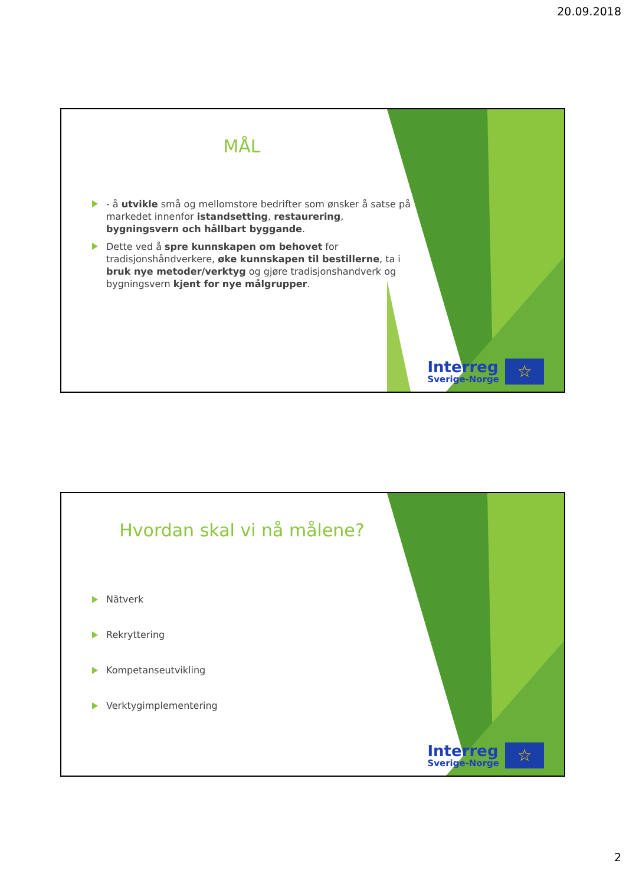20.09.2018
MÅL
- å utvikle små og mellomstore bedrifter som ønsker å satse på markedet innenfor istandsetting, restaurering, bygningsvern och hållbart byggande.
Dette ved å spre kunnskapen om behovet for tradisjonshåndverkere, øke kunnskapen til bestillerne, ta i bruk nye metoder/verktyg og gjøre tradisjonshandverk og bygningsvern kjent for nye målgrupper.
Interreg
Sverige-Norge
☆
Hvordan skal vi nå målene?
Nätverk
Rekryttering
Kompetanseutvikling
Verktygimplementering
Interreg
Sverige-Norge
☆
2